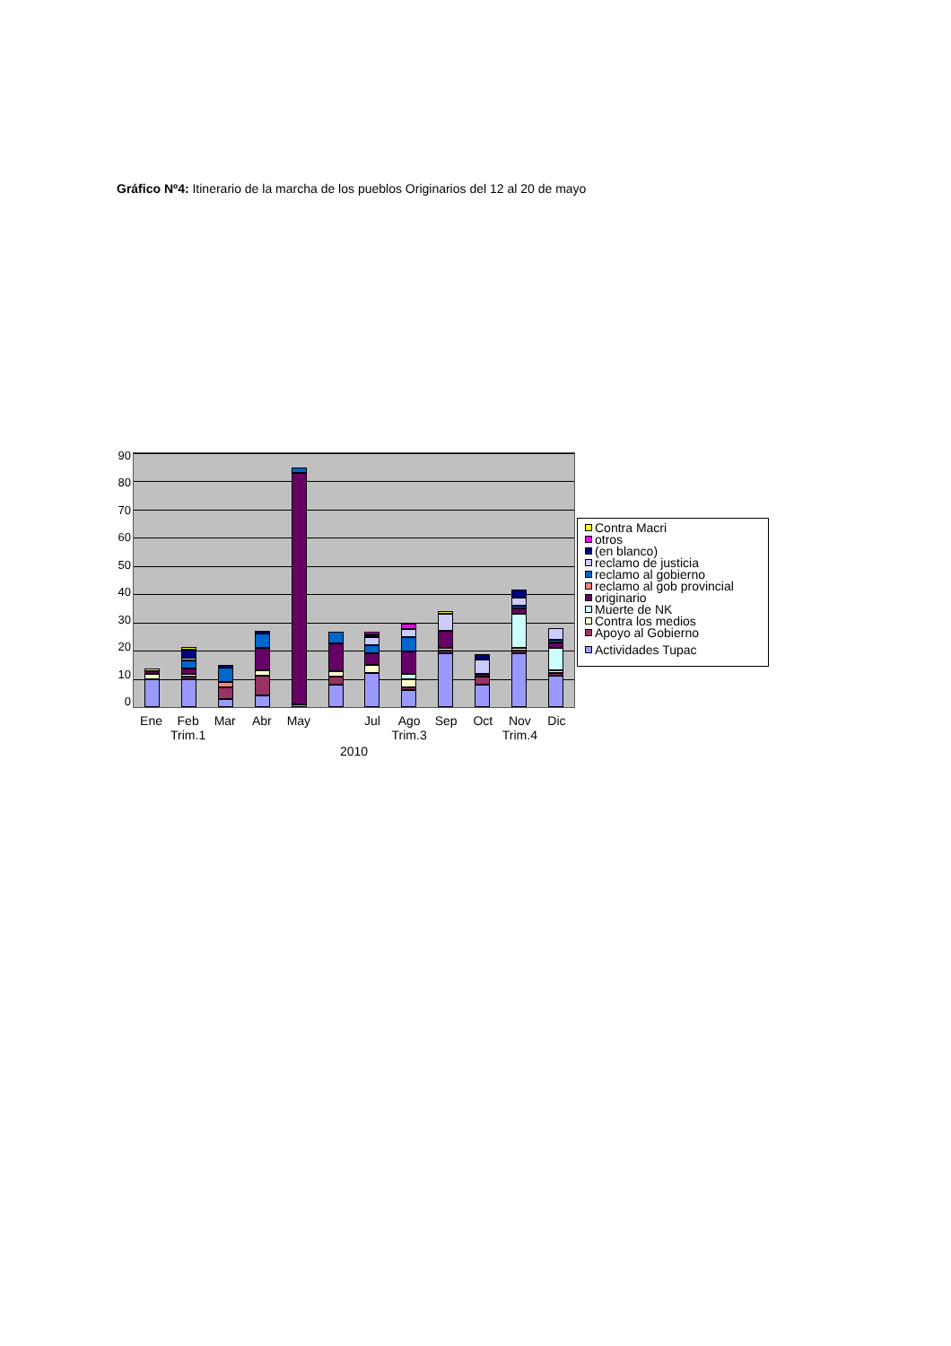Gráfico Nº4: Itinerario de la marcha de los pueblos Originarios del 12 al 20 de mayo
90
80
70
60
50
40
30
20
10
0
Ene
Feb
Mar
Abr
May
Jul
Ago
Sep
Oct
Nov
Dic
Trim.1
Trim.3
Trim.4
2010
Contra Macri
otros
(en blanco)
reclamo de justicia
reclamo al gobierno
reclamo al gob provincial
originario
Muerte de NK
Contra los medios
Apoyo al Gobierno
Actividades Tupac